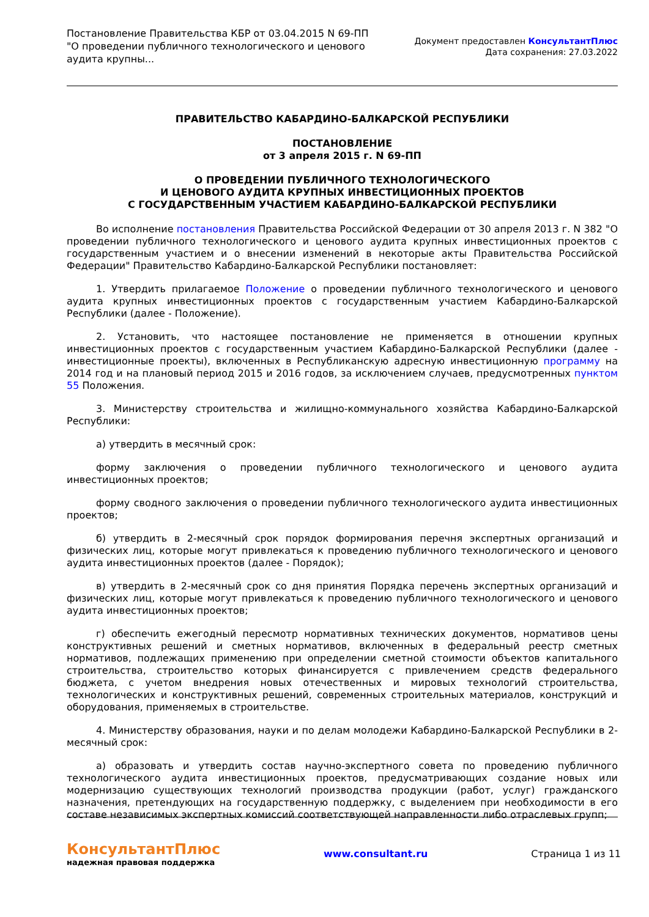Постановление Правительства КБР от 03.04.2015 N 69-ПП
"О проведении публичного технологического и ценового аудита крупны...
Документ предоставлен КонсультантПлюс
Дата сохранения: 27.03.2022
ПРАВИТЕЛЬСТВО КАБАРДИНО-БАЛКАРСКОЙ РЕСПУБЛИКИ
ПОСТАНОВЛЕНИЕ
от 3 апреля 2015 г. N 69-ПП
О ПРОВЕДЕНИИ ПУБЛИЧНОГО ТЕХНОЛОГИЧЕСКОГО
И ЦЕНОВОГО АУДИТА КРУПНЫХ ИНВЕСТИЦИОННЫХ ПРОЕКТОВ
С ГОСУДАРСТВЕННЫМ УЧАСТИЕМ КАБАРДИНО-БАЛКАРСКОЙ РЕСПУБЛИКИ
Во исполнение постановления Правительства Российской Федерации от 30 апреля 2013 г. N 382 "О проведении публичного технологического и ценового аудита крупных инвестиционных проектов с государственным участием и о внесении изменений в некоторые акты Правительства Российской Федерации" Правительство Кабардино-Балкарской Республики постановляет:
1. Утвердить прилагаемое Положение о проведении публичного технологического и ценового аудита крупных инвестиционных проектов с государственным участием Кабардино-Балкарской Республики (далее - Положение).
2. Установить, что настоящее постановление не применяется в отношении крупных инвестиционных проектов с государственным участием Кабардино-Балкарской Республики (далее - инвестиционные проекты), включенных в Республиканскую адресную инвестиционную программу на 2014 год и на плановый период 2015 и 2016 годов, за исключением случаев, предусмотренных пунктом 55 Положения.
3. Министерству строительства и жилищно-коммунального хозяйства Кабардино-Балкарской Республики:
а) утвердить в месячный срок:
форму заключения о проведении публичного технологического и ценового аудита инвестиционных проектов;
форму сводного заключения о проведении публичного технологического аудита инвестиционных проектов;
б) утвердить в 2-месячный срок порядок формирования перечня экспертных организаций и физических лиц, которые могут привлекаться к проведению публичного технологического и ценового аудита инвестиционных проектов (далее - Порядок);
в) утвердить в 2-месячный срок со дня принятия Порядка перечень экспертных организаций и физических лиц, которые могут привлекаться к проведению публичного технологического и ценового аудита инвестиционных проектов;
г) обеспечить ежегодный пересмотр нормативных технических документов, нормативов цены конструктивных решений и сметных нормативов, включенных в федеральный реестр сметных нормативов, подлежащих применению при определении сметной стоимости объектов капитального строительства, строительство которых финансируется с привлечением средств федерального бюджета, с учетом внедрения новых отечественных и мировых технологий строительства, технологических и конструктивных решений, современных строительных материалов, конструкций и оборудования, применяемых в строительстве.
4. Министерству образования, науки и по делам молодежи Кабардино-Балкарской Республики в 2-месячный срок:
а) образовать и утвердить состав научно-экспертного совета по проведению публичного технологического аудита инвестиционных проектов, предусматривающих создание новых или модернизацию существующих технологий производства продукции (работ, услуг) гражданского назначения, претендующих на государственную поддержку, с выделением при необходимости в его составе независимых экспертных комиссий соответствующей направленности либо отраслевых групп;
КонсультантПлюс
надежная правовая поддержка
www.consultant.ru Страница 1 из 11